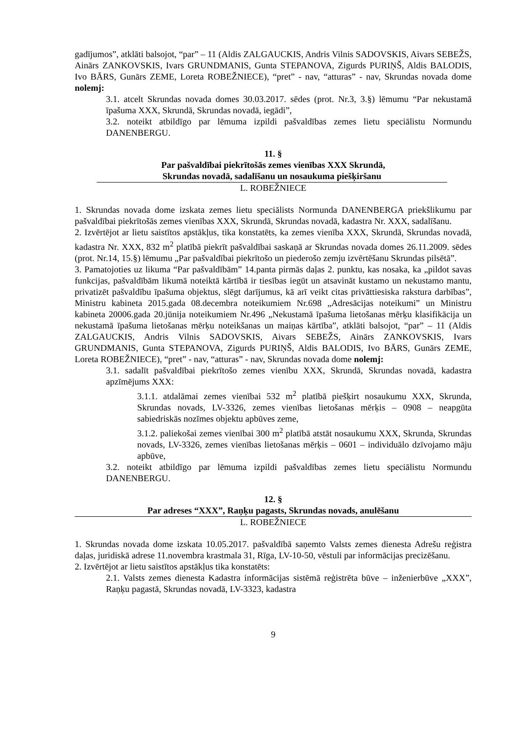gadījumos”, atklāti balsojot, “par” – 11 (Aldis ZALGAUCKIS, Andris Vilnis SADOVSKIS, Aivars SEBEŽS, Ainārs ZANKOVSKIS, Ivars GRUNDMANIS, Gunta STEPANOVA, Zigurds PURIŅŠ, Aldis BALODIS, Ivo BĀRS, Gunārs ZEME, Loreta ROBEŽNIECE), “pret” - nav, “atturas” - nav, Skrundas novada dome nolemj:
3.1. atcelt Skrundas novada domes 30.03.2017. sēdes (prot. Nr.3, 3.§) lēmumu “Par nekustamā īpašuma XXX, Skrundā, Skrundas novadā, iegādi”,
3.2. noteikt atbildīgo par lēmuma izpildi pašvaldības zemes lietu speciālistu Normundu DANENBERGU.
11. §
Par pašvaldībai piekrītošās zemes vienības XXX Skrundā,
Skrundas novadā, sadalīšanu un nosaukuma piešķiršanu
L. ROBEŽNIECE
1. Skrundas novada dome izskata zemes lietu speciālists Normunda DANENBERGA priekšlikumu par pašvaldībai piekrītošās zemes vienības XXX, Skrundā, Skrundas novadā, kadastra Nr. XXX, sadalīšanu.
2. Izvērtējot ar lietu saistītos apstākļus, tika konstatēts, ka zemes vienība XXX, Skrundā, Skrundas novadā, kadastra Nr. XXX, 832 m<sup>2</sup> platībā piekrīt pašvaldībai saskaņā ar Skrundas novada domes 26.11.2009. sēdes (prot. Nr.14, 15.§) lēmumu „Par pašvaldībai piekrītošo un piederošo zemju izvērtēšanu Skrundas pilsētā”.
3. Pamatojoties uz likuma “Par pašvaldībām” 14.panta pirmās daļas 2. punktu, kas nosaka, ka „pildot savas funkcijas, pašvaldībām likumā noteiktā kārtībā ir tiesības iegūt un atsavināt kustamo un nekustamo mantu, privatizēt pašvaldību īpašuma objektus, slēgt darījumus, kā arī veikt citas privāttiesiska rakstura darbības”, Ministru kabineta 2015.gada 08.decembra noteikumiem Nr.698 „Adresācijas noteikumi” un Ministru kabineta 20006.gada 20.jūnija noteikumiem Nr.496 „Nekustamā īpašuma lietošanas mērķu klasifikācija un nekustamā īpašuma lietošanas mērķu noteikšanas un maiņas kārtība”, atklāti balsojot, “par” – 11 (Aldis ZALGAUCKIS, Andris Vilnis SADOVSKIS, Aivars SEBEŽS, Ainārs ZANKOVSKIS, Ivars GRUNDMANIS, Gunta STEPANOVA, Zigurds PURIŅŠ, Aldis BALODIS, Ivo BĀRS, Gunārs ZEME, Loreta ROBEŽNIECE), “pret” - nav, “atturas” - nav, Skrundas novada dome nolemj:
3.1. sadalīt pašvaldībai piekrītošo zemes vienību XXX, Skrundā, Skrundas novadā, kadastra apzīmējums XXX:
3.1.1. atdalāmai zemes vienībai 532 m<sup>2</sup> platībā piešķirt nosaukumu XXX, Skrunda, Skrundas novads, LV-3326, zemes vienības lietošanas mērķis – 0908 – neapgūta sabiedriskās nozīmes objektu apbūves zeme,
3.1.2. paliekošai zemes vienībai 300 m<sup>2</sup> platībā atstāt nosaukumu XXX, Skrunda, Skrundas novads, LV-3326, zemes vienības lietošanas mērķis – 0601 – individuālo dzīvojamo māju apbūve,
3.2. noteikt atbildīgo par lēmuma izpildi pašvaldības zemes lietu speciālistu Normundu DANENBERGU.
12. §
Par adreses “XXX”, Raņķu pagasts, Skrundas novads, anulēšanu
L. ROBEŽNIECE
1. Skrundas novada dome izskata 10.05.2017. pašvaldībā saņemto Valsts zemes dienesta Adrešu reģistra daļas, juridiskā adrese 11.novembra krastmala 31, Rīga, LV-10-50, vēstuli par informācijas precizēšanu.
2. Izvērtējot ar lietu saistītos apstākļus tika konstatēts:
2.1. Valsts zemes dienesta Kadastra informācijas sistēmā reģistrēta būve – inženierbūve „XXX”, Raņķu pagastā, Skrundas novadā, LV-3323, kadastra
9